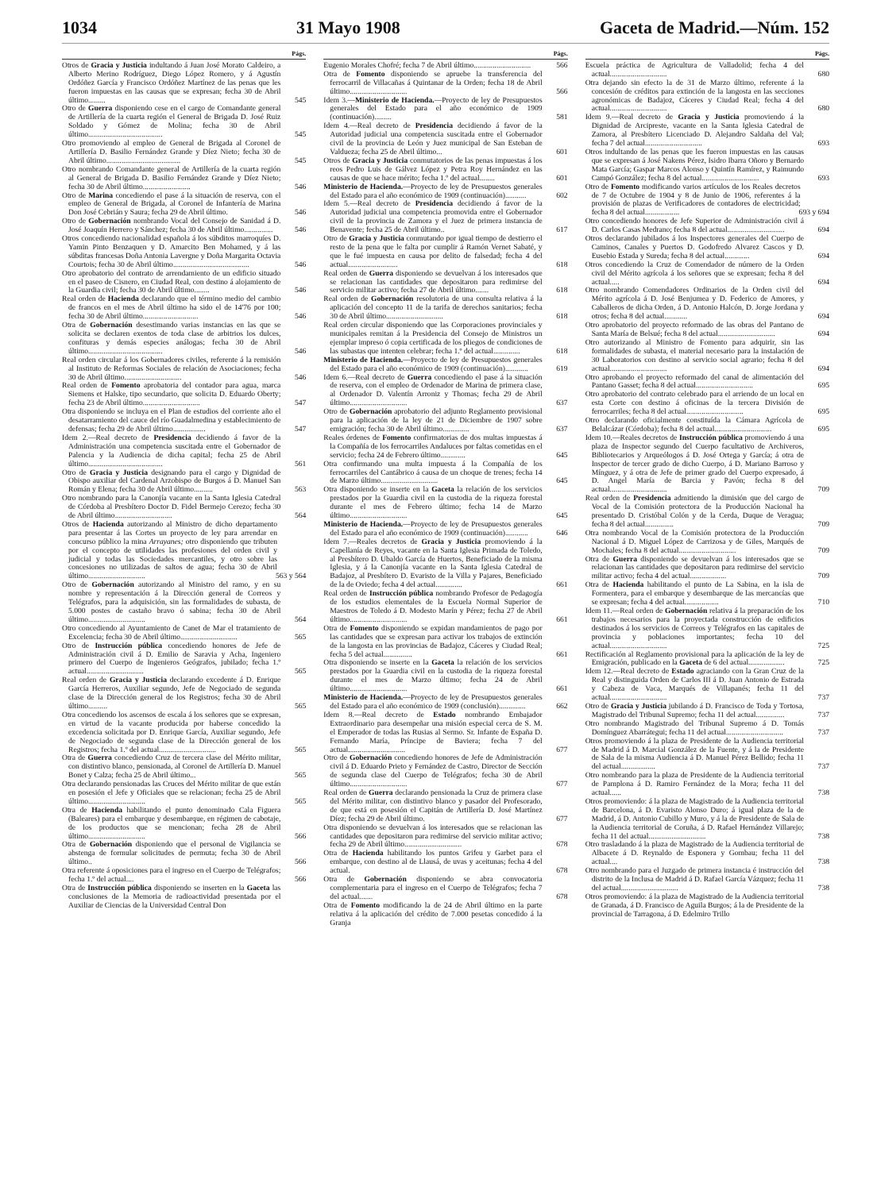1034 31 Mayo 1908 Gaceta de Madrid.—Núm. 152
Págs.
Otros de Gracia y Justicia indultando á Juan José Morato Caldeiro, a Alberto Merino Rodríguez, Diego López Romero, y á Agustín Ordóñez García y Francisco Ordóñez Martínez de las penas que les fueron impuestas en las causas que se expresan; fecha 30 de Abril último......... 545
Otro de Guerra disponiendo cese en el cargo de Comandante general de Artillería de la cuarta región el General de Brigada D. José Ruiz Soldado y Gómez de Molina; fecha 30 de Abril último....................................... 545
Otro promoviendo al empleo de General de Brigada al Coronel de Artillería D. Basilio Fernández Grande y Díez Nieto; fecha 30 de Abril último....................................... 545
Otro nombrando Comandante general de Artillería de la cuarta región al General de Brigada D. Basilio Fernández Grande y Díez Nieto; fecha 30 de Abril último......................... 546
Otro de Marina concediendo el pase á la situación de reserva, con el empleo de General de Brigada, al Coronel de Infantería de Marina Don José Cebrián y Saura; fecha 29 de Abril último. 546
Otro de Gobernación nombrando Vocal del Consejo de Sanidad á D. José Joaquín Herrero y Sánchez; fecha 30 de Abril último............... 546
Otros concediendo nacionalidad española á los súbditos marroquíes D. Yamin Pinto Benzaquen y D. Amarcito Ben Mohamed, y á las súbditas francesas Doña Antonia Lavergne y Doña Margarita Octavia Courtois; fecha 30 de Abril último........................................ 546
Otro aprobatorio del contrato de arrendamiento de un edificio situado en el paseo de Cisnero, en Ciudad Real, con destino á alojamiento de la Guardia civil; fecha 30 de Abril último........ 546
Real orden de Hacienda declarando que el término medio del cambio de francos en el mes de Abril último ha sido el de 14'76 por 100; fecha 30 de Abril último............................. 546
Otra de Gobernación desestimando varias instancias en las que se solicita se declaren exentos de toda clase de arbitrios los dulces, confituras y demás especies análogas; fecha 30 de Abril último....................................... 546
Real orden circular á los Gobernadores civiles, referente á la remisión al Instituto de Reformas Sociales de relación de Asociaciones; fecha 30 de Abril último.............................. 546
Real orden de Fomento aprobatoria del contador para agua, marca Siemens et Halske, tipo secundario, que solicita D. Eduardo Oberty; fecha 23 de Abril último.............................. 547
Otra disponiendo se incluya en el Plan de estudios del corriente año el desatarramiento del cauce del río Guadalmedina y establecimiento de defensas; fecha 29 de Abril último................. 547
Idem 2.—Real decreto de Presidencia decidiendo á favor de la Administración una competencia suscitada entre el Gobernador de Palencia y la Audiencia de dicha capital; fecha 25 de Abril último....................................... 561
Otro de Gracia y Justicia designando para el cargo y Dignidad de Obispo auxiliar del Cardenal Arzobispo de Burgos á D. Manuel San Román y Elena; fecha 30 de Abril último.......... 563
Otro nombrando para la Canonjía vacante en la Santa Iglesia Catedral de Córdoba al Presbítero Doctor D. Fidel Bermejo Cerezo; fecha 30 de Abril último.............................. 564
Otros de Hacienda autorizando al Ministro de dicho departamento para presentar á las Cortes un proyecto de ley para arrendar en concurso público la mina Arrayanes; otro disponiendo que tributen por el concepto de utilidades las profesiones del orden civil y judicial y todas las Sociedades mercantiles, y otro sobre las concesiones no utilizadas de saltos de agua; fecha 30 de Abril último.............................. 563 y 564
Otro de Gobernación autorizando al Ministro del ramo, y en su nombre y representación á la Dirección general de Correos y Telégrafos, para la adquisición, sin las formalidades de subasta, de 5.000 postes de castaño bravo ó sabina; fecha 30 de Abril último.............................. 564
Otro concediendo al Ayuntamiento de Canet de Mar el tratamiento de Excelencia; fecha 30 de Abril último.............................. 565
Otro de Instrucción pública concediendo honores de Jefe de Administración civil á D. Emilio de Saravia y Acha, Ingeniero primero del Cuerpo de Ingenieros Geógrafos, jubilado; fecha 1.º actual.............................. 565
Real orden de Gracia y Justicia declarando excedente á D. Enrique García Herreros, Auxiliar segundo, Jefe de Negociado de segunda clase de la Dirección general de los Registros; fecha 30 de Abril último.......... 565
Otra concediendo los ascensos de escala á los señores que se expresan, en virtud de la vacante producida por haberse concedido la excedencia solicitada por D. Enrique García, Auxiliar segundo, Jefe de Negociado de segunda clase de la Dirección general de los Registros; fecha 1.º del actual.............................. 565
Otra de Guerra concediendo Cruz de tercera clase del Mérito militar, con distintivo blanco, pensionada, al Coronel de Artillería D. Manuel Bonet y Calza; fecha 25 de Abril último... 565
Otra declarando pensionadas las Cruces del Mérito militar de que están en posesión el Jefe y Oficiales que se relacionan; fecha 25 de Abril último.............................. 565
Otra de Hacienda habilitando el punto denominado Cala Figuera (Baleares) para el embarque y desembarque, en régimen de cabotaje, de los productos que se mencionan; fecha 28 de Abril último.............................. 566
Otra de Gobernación disponiendo que el personal de Vigilancia se abstenga de formular solicitudes de permuta; fecha 30 de Abril último.. 566
Otra referente á oposiciones para el ingreso en el Cuerpo de Telégrafos; fecha 1.º del actual.... 566
Otra de Instrucción pública disponiendo se inserten en la Gaceta las conclusiones de la Memoria de radioactividad presentada por el Auxiliar de Ciencias de la Universidad Central Don
Págs.
Eugenio Morales Chofré; fecha 7 de Abril último.............................. 566
Otra de Fomento disponiendo se apruebe la transferencia del ferrocarril de Villacañas á Quintanar de la Orden; fecha 18 de Abril último.............................. 566
Idem 3.—Ministerio de Hacienda.—Proyecto de ley de Presupuestos generales del Estado para el año económico de 1909 (continuación)......... 581
Idem 4.—Real decreto de Presidencia decidiendo á favor de la Autoridad judicial una competencia suscitada entre el Gobernador civil de la provincia de León y Juez municipal de San Esteban de Valdueza; fecha 25 de Abril último... 601
Otros de Gracia y Justicia conmutatorios de las penas impuestas á los reos Pedro Luis de Gálvez López y Petra Roy Hernández en las causas de que se hace mérito; fecha 1.º del actual........ 601
Ministerio de Hacienda.—Proyecto de ley de Presupuestos generales del Estado para el año económico de 1909 (continuación)........... 602
Idem 5.—Real decreto de Presidencia decidiendo á favor de la Autoridad judicial una competencia promovida entre el Gobernador civil de la provincia de Zamora y el Juez de primera instancia de Benavente; fecha 25 de Abril último.. 617
Otro de Gracia y Justicia conmutando por igual tiempo de destierro el resto de la pena que le falta por cumplir á Ramón Vernet Sabaté, y que le fué impuesta en causa por delito de falsedad; fecha 4 del actual.......................... 618
Real orden de Guerra disponiendo se devuelvan á los interesados que se relacionan las cantidades que depositaron para redimirse del servicio militar activo; fecha 27 de Abril último....... 618
Real orden de Gobernación resolutoria de una consulta relativa á la aplicación del concepto 11 de la tarifa de derechos sanitarios; fecha 30 de Abril último.............................. 618
Real orden circular disponiendo que las Corporaciones provinciales y municipales remitan á la Presidencia del Consejo de Ministros un ejemplar impreso ó copia certificada de los pliegos de condiciones de las subastas que intenten celebrar; fecha 1.º del actual.............. 618
Ministerio de Hacienda.—Proyecto de ley de Presupuestos generales del Estado para el año económico de 1909 (continuación)............ 619
Idem 6.—Real decreto de Guerra concediendo el pase á la situación de reserva, con el empleo de Ordenador de Marina de primera clase, al Ordenador D. Valentín Arroniz y Thomas; fecha 29 de Abril último.............................. 637
Otro de Gobernación aprobatorio del adjunto Reglamento provisional para la aplicación de la ley de 21 de Diciembre de 1907 sobre emigración; fecha 30 de Abril último.............. 637
Reales órdenes de Fomento confirmatorias de dos multas impuestas á la Compañía de los ferrocarriles Andaluces por faltas cometidas en el servicio; fecha 24 de Febrero último............. 645
Otra confirmando una multa impuesta á la Compañía de los ferrocarriles del Cantábrico á causa de un choque de trenes; fecha 14 de Marzo último.............................. 645
Otra disponiendo se inserte en la Gaceta la relación de los servicios prestados por la Guardia civil en la custodia de la riqueza forestal durante el mes de Febrero último; fecha 14 de Marzo último.............................. 645
Ministerio de Hacienda.—Proyecto de ley de Presupuestos generales del Estado para el año económico de 1909 (continuación)............ 646
Idem 7.—Reales decretos de Gracia y Justicia promoviendo á la Capellanía de Reyes, vacante en la Santa Iglesia Primada de Toledo, al Presbítero D. Ubaldo García de Huertos, Beneficiado de la misma Iglesia, y á la Canonjía vacante en la Santa Iglesia Catedral de Badajoz, al Presbítero D. Evaristo de la Villa y Pajares, Beneficiado de la de Oviedo; fecha 4 del actual.............. 661
Real orden de Instrucción pública nombrando Profesor de Pedagogía de los estudios elementales de la Escuela Normal Superior de Maestros de Toledo á D. Modesto Marín y Pérez; fecha 27 de Abril último.............................. 661
Otra de Fomento disponiendo se expidan mandamientos de pago por las cantidades que se expresan para activar los trabajos de extinción de la langosta en las provincias de Badajoz, Cáceres y Ciudad Real; fecha 5 del actual............... 661
Otra disponiendo se inserte en la Gaceta la relación de los servicios prestados por la Guardia civil en la custodia de la riqueza forestal durante el mes de Marzo último; fecha 24 de Abril último.............................. 661
Ministerio de Hacienda.—Proyecto de ley de Presupuestos generales del Estado para el año económico de 1909 (conclusión).............. 662
Idem 8.—Real decreto de Estado nombrando Embajador Extraordinario para desempeñar una misión especial cerca de S. M. el Emperador de todas las Rusias al Sermo. Sr. Infante de España D. Fernando María, Príncipe de Baviera; fecha 7 del actual.............................. 677
Otro de Gobernación concediendo honores de Jefe de Administración civil á D. Eduardo Prieto y Fernández de Castro, Director de Sección de segunda clase del Cuerpo de Telégrafos; fecha 30 de Abril último.............................. 677
Real orden de Guerra declarando pensionada la Cruz de primera clase del Mérito militar, con distintivo blanco y pasador del Profesorado, de que está en posesión el Capitán de Artillería D. José Martínez Díez; fecha 29 de Abril último. 677
Otra disponiendo se devuelvan á los interesados que se relacionan las cantidades que depositaron para redimirse del servicio militar activo; fecha 29 de Abril último.............................. 678
Otra de Hacienda habilitando los puntos Grifeu y Garbet para el embarque, con destino al de Llausá, de uvas y aceitunas; fecha 4 del actual. 678
Otra de Gobernación disponiendo se abra convocatoria complementaria para el ingreso en el Cuerpo de Telégrafos; fecha 7 del actual....... 678
Otra de Fomento modificando la de 24 de Abril último en la parte relativa á la aplicación del crédito de 7.000 pesetas concedido á la Granja
Págs.
Escuela práctica de Agricultura de Valladolid; fecha 4 del actual.............................. 680
Otra dejando sin efecto la de 31 de Marzo último, referente á la concesión de créditos para extinción de la langosta en las secciones agronómicas de Badajoz, Cáceres y Ciudad Real; fecha 4 del actual.............................. 680
Idem 9.—Real decreto de Gracia y Justicia promoviendo á la Dignidad de Arcipreste, vacante en la Santa Iglesia Catedral de Zamora, al Presbítero Licenciado D. Alejandro Saldaña del Val; fecha 7 del actual.............................. 693
Otros indultando de las penas que les fueron impuestas en las causas que se expresan á José Nakens Pérez, Isidro Ibarra Oñoro y Bernardo Mata García; Gaspar Marcos Alonso y Quintín Ramírez, y Raimundo Campó González; fecha 8 del actual.............................. 693
Otro de Fomento modificando varios artículos de los Reales decretos de 7 de Octubre de 1904 y 8 de Junio de 1906, referentes á la provisión de plazas de Verificadores de contadores de electricidad; fecha 8 del actual.................. 693 y 694
Otro concediendo honores de Jefe Superior de Administración civil á D. Carlos Casas Medrano; fecha 8 del actual.............................. 694
Otros declarando jubilados á los Inspectores generales del Cuerpo de Caminos, Canales y Puertos D. Godofredo Alvarez Cascos y D. Eusebio Estada y Sureda; fecha 8 del actual............. 694
Otros concediendo la Cruz de Comendador de número de la Orden civil del Mérito agrícola á los señores que se expresan; fecha 8 del actual..... 694
Otro nombrando Comendadores Ordinarios de la Orden civil del Mérito agrícola á D. José Benjumea y D. Federico de Amores, y Caballeros de dicha Orden, á D. Antonio Halcón, D. Jorge Jordana y otros; fecha 8 del actual............ 694
Otro aprobatorio del proyecto reformado de las obras del Pantano de Santa María de Belsué; fecha 8 del actual.............................. 694
Otro autorizando al Ministro de Fomento para adquirir, sin las formalidades de subasta, el material necesario para la instalación de 30 Laboratorios con destino al servicio social agrario; fecha 8 del actual.............................. 694
Otro aprobando el proyecto reformado del canal de alimentación del Pantano Gasset; fecha 8 del actual.............................. 695
Otro aprobatorio del contrato celebrado para el arriendo de un local en esta Corte con destino á oficinas de la tercera División de ferrocarriles; fecha 8 del actual.............................. 695
Otro declarando oficialmente constituída la Cámara Agrícola de Belalcázar (Córdoba); fecha 8 del actual.............................. 695
Idem 10.—Reales decretos de Instrucción pública promoviendo á una plaza de Inspector segundo del Cuerpo facultativo de Archiveros, Bibliotecarios y Arqueólogos á D. José Ortega y García; á otra de Inspector de tercer grado de dicho Cuerpo, á D. Mariano Barroso y Mínguez, y á otra de Jefe de primer grado del Cuerpo expresado, á D. Angel María de Barcia y Pavón; fecha 8 del actual.............................. 709
Real orden de Presidencia admitiendo la dimisión que del cargo de Vocal de la Comisión protectora de la Producción Nacional ha presentado D. Cristóbal Colón y de la Cerda, Duque de Veragua; fecha 8 del actual............... 709
Otra nombrando Vocal de la Comisión protectora de la Producción Nacional á D. Miguel López de Carrizosa y de Giles, Marqués de Mochales; fecha 8 del actual.............................. 709
Otra de Guerra disponiendo se devuelvan á los interesados que se relacionan las cantidades que depositaron para redimirse del servicio militar activo; fecha 4 del actual................... 709
Otra de Hacienda habilitando el punto de La Sabina, en la isla de Formentera, para el embarque y desembarque de las mercancías que se expresan; fecha 4 del actual.................. 710
Idem 11.—Real orden de Gobernación relativa á la preparación de los trabajos necesarios para la proyectada construcción de edificios destinados á los servicios de Correos y Telégrafos en las capitales de provincia y poblaciones importantes; fecha 10 del actual.............................. 725
Rectificación al Reglamento provisional para la aplicación de la ley de Emigración, publicado en la Gaceta de 6 del actual................... 725
Idem 12.—Real decreto de Estado agraciando con la Gran Cruz de la Real y distinguida Orden de Carlos III á D. Juan Antonio de Estrada y Cabeza de Vaca, Marqués de Villapanés; fecha 11 del actual.............................. 737
Otro de Gracia y Justicia jubilando á D. Francisco de Toda y Tortosa, Magistrado del Tribunal Supremo; fecha 11 del actual............... 737
Otro nombrando Magistrado del Tribunal Supremo á D. Tomás Domínguez Abarrátegui; fecha 11 del actual.............................. 737
Otros promoviendo á la plaza de Presidente de la Audiencia territorial de Madrid á D. Marcial González de la Fuente, y á la de Presidente de Sala de la misma Audiencia á D. Manuel Pérez Bellido; fecha 11 del actual.................. 737
Otro nombrando para la plaza de Presidente de la Audiencia territorial de Pamplona á D. Ramiro Fernández de la Mora; fecha 11 del actual...... 738
Otros promoviendo: á la plaza de Magistrado de la Audiencia territorial de Barcelona, á D. Evaristo Alonso Duro; á igual plaza de la de Madrid, á D. Antonio Cubillo y Muro, y á la de Presidente de Sala de la Audiencia territorial de Coruña, á D. Rafael Hernández Villarejo; fecha 11 del actual.............................. 738
Otro trasladando á la plaza de Magistrado de la Audiencia territorial de Albacete á D. Reynaldo de Esponera y Gombau; fecha 11 del actual.... 738
Otro nombrando para el Juzgado de primera instancia é instrucción del distrito de la Inclusa de Madrid á D. Rafael García Vázquez; fecha 11 del actual.............................. 738
Otros promoviendo: á la plaza de Magistrado de la Audiencia territorial de Granada, á D. Francisco de Aguila Burgos; á la de Presidente de la provincial de Tarragona, á D. Edelmiro Trillo